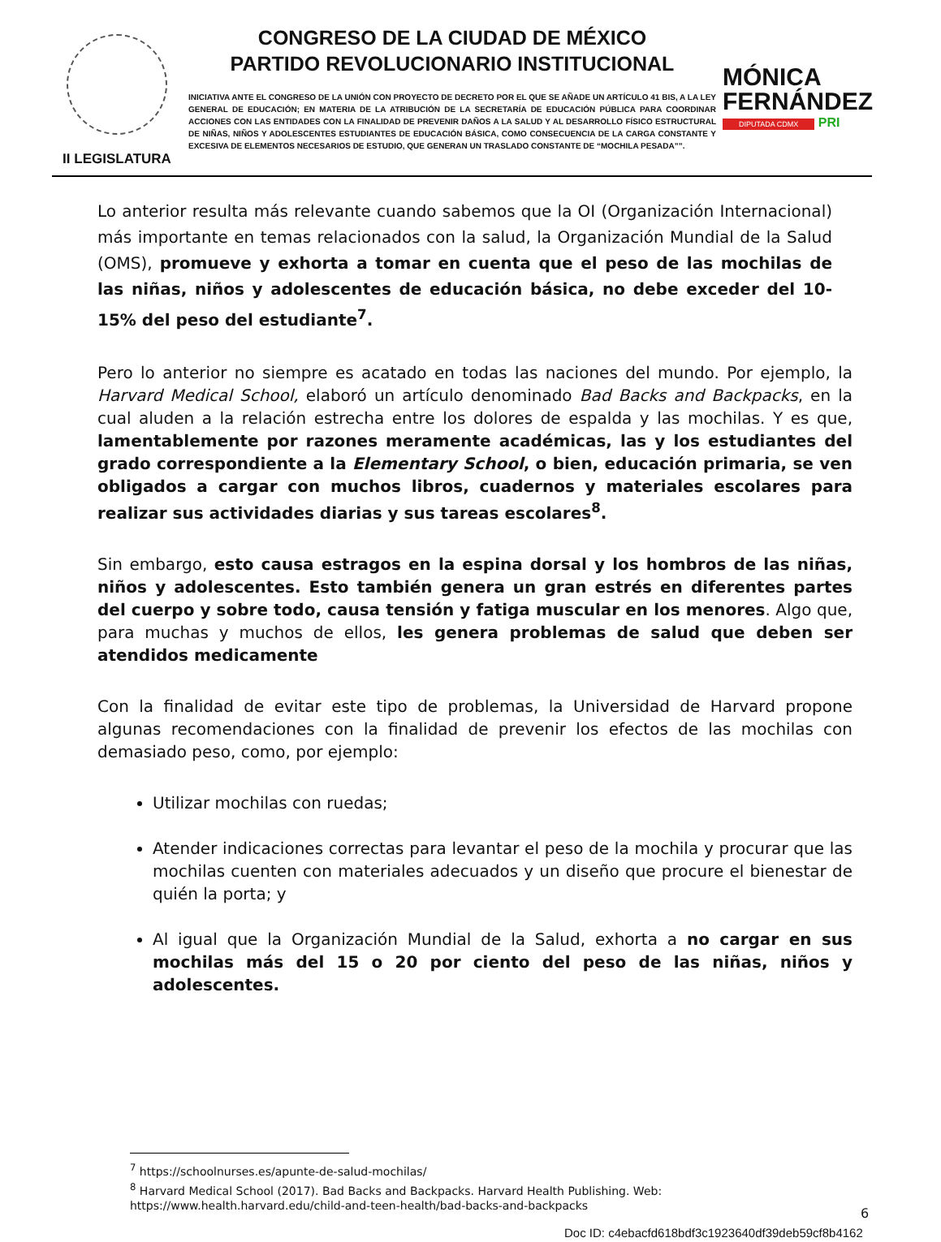II LEGISLATURA
CONGRESO DE LA CIUDAD DE MÉXICO
PARTIDO REVOLUCIONARIO INSTITUCIONAL
INICIATIVA ANTE EL CONGRESO DE LA UNIÓN CON PROYECTO DE DECRETO POR EL QUE SE AÑADE UN ARTÍCULO 41 BIS, A LA LEY GENERAL DE EDUCACIÓN; EN MATERIA DE LA ATRIBUCIÓN DE LA SECRETARÍA DE EDUCACIÓN PÚBLICA PARA COORDINAR ACCIONES CON LAS ENTIDADES CON LA FINALIDAD DE PREVENIR DAÑOS A LA SALUD Y AL DESARROLLO FÍSICO ESTRUCTURAL DE NIÑAS, NIÑOS Y ADOLESCENTES ESTUDIANTES DE EDUCACIÓN BÁSICA, COMO CONSECUENCIA DE LA CARGA CONSTANTE Y EXCESIVA DE ELEMENTOS NECESARIOS DE ESTUDIO, QUE GENERAN UN TRASLADO CONSTANTE DE “MOCHILA PESADA””.
MÓNICA
FERNÁNDEZ
DIPUTADA CDMX PRI
Lo anterior resulta más relevante cuando sabemos que la OI (Organización Internacional) más importante en temas relacionados con la salud, la Organización Mundial de la Salud (OMS), promueve y exhorta a tomar en cuenta que el peso de las mochilas de las niñas, niños y adolescentes de educación básica, no debe exceder del 10-15% del peso del estudiante<sup>7</sup>.
Pero lo anterior no siempre es acatado en todas las naciones del mundo. Por ejemplo, la Harvard Medical School, elaboró un artículo denominado Bad Backs and Backpacks, en la cual aluden a la relación estrecha entre los dolores de espalda y las mochilas. Y es que, lamentablemente por razones meramente académicas, las y los estudiantes del grado correspondiente a la Elementary School, o bien, educación primaria, se ven obligados a cargar con muchos libros, cuadernos y materiales escolares para realizar sus actividades diarias y sus tareas escolares<sup>8</sup>.
Sin embargo, esto causa estragos en la espina dorsal y los hombros de las niñas, niños y adolescentes. Esto también genera un gran estrés en diferentes partes del cuerpo y sobre todo, causa tensión y fatiga muscular en los menores. Algo que, para muchas y muchos de ellos, les genera problemas de salud que deben ser atendidos medicamente
Con la finalidad de evitar este tipo de problemas, la Universidad de Harvard propone algunas recomendaciones con la finalidad de prevenir los efectos de las mochilas con demasiado peso, como, por ejemplo:
Utilizar mochilas con ruedas;
Atender indicaciones correctas para levantar el peso de la mochila y procurar que las mochilas cuenten con materiales adecuados y un diseño que procure el bienestar de quién la porta; y
Al igual que la Organización Mundial de la Salud, exhorta a no cargar en sus mochilas más del 15 o 20 por ciento del peso de las niñas, niños y adolescentes.
<sup>7</sup> https://schoolnurses.es/apunte-de-salud-mochilas/
<sup>8</sup> Harvard Medical School (2017). Bad Backs and Backpacks. Harvard Health Publishing. Web: https://www.health.harvard.edu/child-and-teen-health/bad-backs-and-backpacks
6
Doc ID: c4ebacfd618bdf3c1923640df39deb59cf8b4162